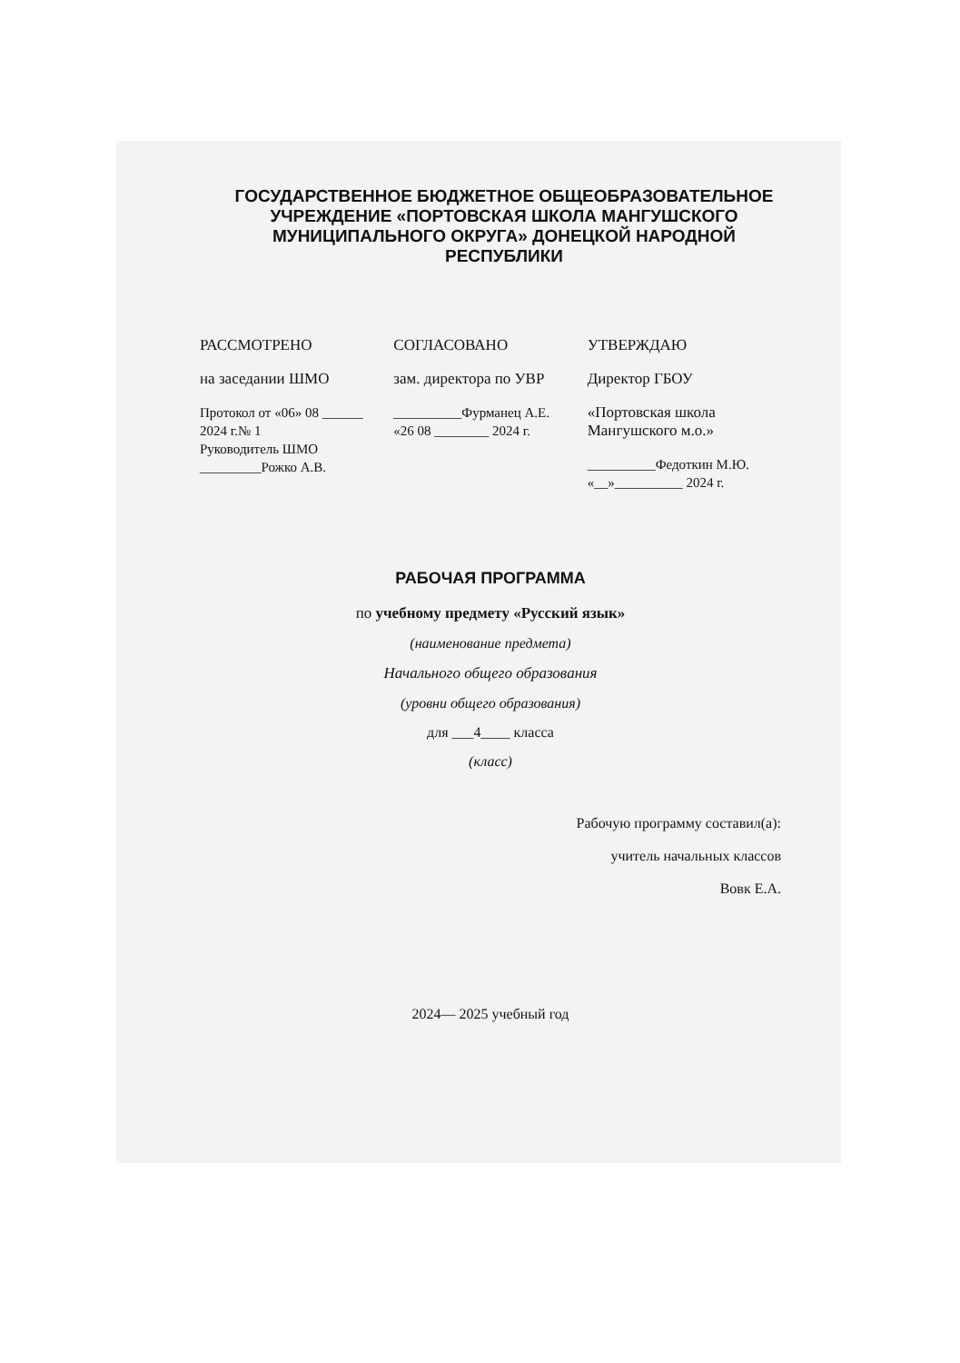ГОСУДАРСТВЕННОЕ БЮДЖЕТНОЕ ОБЩЕОБРАЗОВАТЕЛЬНОЕ УЧРЕЖДЕНИЕ «ПОРТОВСКАЯ ШКОЛА МАНГУШСКОГО МУНИЦИПАЛЬНОГО ОКРУГА» ДОНЕЦКОЙ НАРОДНОЙ РЕСПУБЛИКИ
РАССМОТРЕНО
на заседании ШМО
Протокол от «06» 08 ______
2024 г.№ 1
Руководитель ШМО
_________Рожко А.В.
СОГЛАСОВАНО
зам. директора по УВР
__________Фурманец А.Е.
«26 08 ________ 2024 г.
УТВЕРЖДАЮ
Директор ГБОУ
«Портовская школа Мангушского м.о.»
__________Федоткин М.Ю.
«__»__________ 2024 г.
РАБОЧАЯ ПРОГРАММА
по учебному предмету «Русский язык»
(наименование предмета)
Начального общего образования
(уровни общего образования)
для ___4____ класса
(класс)
Рабочую программу составил(а):
учитель начальных классов
Вовк Е.А.
2024— 2025 учебный год